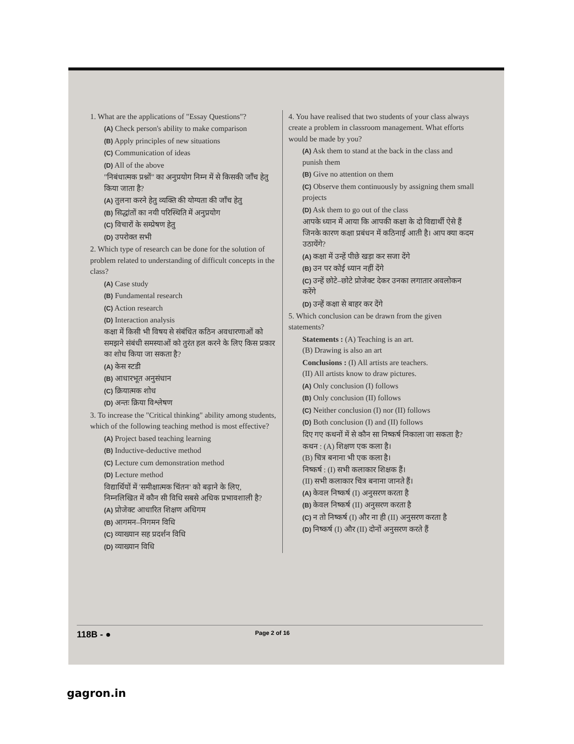1. What are the applications of "Essay Questions"?
(A) Check person's ability to make comparison
(B) Apply principles of new situations
(C) Communication of ideas
(D) All of the above
"निबंधात्मक प्रश्नों" का अनुप्रयोग निम्न में से किसकी जाँच हेतु किया जाता है?
(A) तुलना करने हेतु व्यक्ति की योग्यता की जाँच हेतु
(B) सिद्धांतों का नयी परिस्थिति में अनुप्रयोग
(C) विचारों के सम्प्रेषण हेतु
(D) उपरोक्त सभी
2. Which type of research can be done for the solution of problem related to understanding of difficult concepts in the class?
(A) Case study
(B) Fundamental research
(C) Action research
(D) Interaction analysis
कक्षा में किसी भी विषय से संबंधित कठिन अवधारणाओं को समझने संबंधी समस्याओं को तुरंत हल करने के लिए किस प्रकार का शोध किया जा सकता है?
(A) केस स्टडी
(B) आधारभूत अनुसंधान
(C) क्रियात्मक शोध
(D) अन्तः क्रिया विश्लेषण
3. To increase the "Critical thinking" ability among students, which of the following teaching method is most effective?
(A) Project based teaching learning
(B) Inductive-deductive method
(C) Lecture cum demonstration method
(D) Lecture method
विद्यार्थियों में 'समीक्षात्मक चिंतन' को बढ़ाने के लिए, निम्नलिखित में कौन सी विधि सबसे अधिक प्रभावशाली है?
(A) प्रोजेक्ट आधारित शिक्षण अधिगम
(B) आगमन–निगमन विधि
(C) व्याख्यान सह प्रदर्शन विधि
(D) व्याख्यान विधि
4. You have realised that two students of your class always create a problem in classroom management. What efforts would be made by you?
(A) Ask them to stand at the back in the class and punish them
(B) Give no attention on them
(C) Observe them continuously by assigning them small projects
(D) Ask them to go out of the class
आपके ध्यान में आया कि आपकी कक्षा के दो विद्यार्थी ऐसे हैं जिनके कारण कक्षा प्रबंधन में कठिनाई आती है। आप क्या कदम उठायेंगे?
(A) कक्षा में उन्हें पीछे खड़ा कर सजा देंगे
(B) उन पर कोई ध्यान नहीं देंगे
(C) उन्हें छोटे–छोटे प्रोजेक्ट देकर उनका लगातार अवलोकन करेंगे
(D) उन्हें कक्षा से बाहर कर देंगे
5. Which conclusion can be drawn from the given statements?
Statements : (A) Teaching is an art.
(B) Drawing is also an art
Conclusions : (I) All artists are teachers.
(II) All artists know to draw pictures.
(A) Only conclusion (I) follows
(B) Only conclusion (II) follows
(C) Neither conclusion (I) nor (II) follows
(D) Both conclusion (I) and (II) follows
दिए गए कथनों में से कौन सा निष्कर्ष निकाला जा सकता है?
कथन : (A) शिक्षण एक कला है।
(B) चित्र बनाना भी एक कला है।
निष्कर्ष : (I) सभी कलाकार शिक्षक हैं।
(II) सभी कलाकार चित्र बनाना जानते हैं।
(A) केवल निष्कर्ष (I) अनुसरण करता है
(B) केवल निष्कर्ष (II) अनुसरण करता है
(C) न तो निष्कर्ष (I) और ना ही (II) अनुसरण करता है
(D) निष्कर्ष (I) और (II) दोनों अनुसरण करते हैं
118B - ● Page 2 of 16
gagron.in